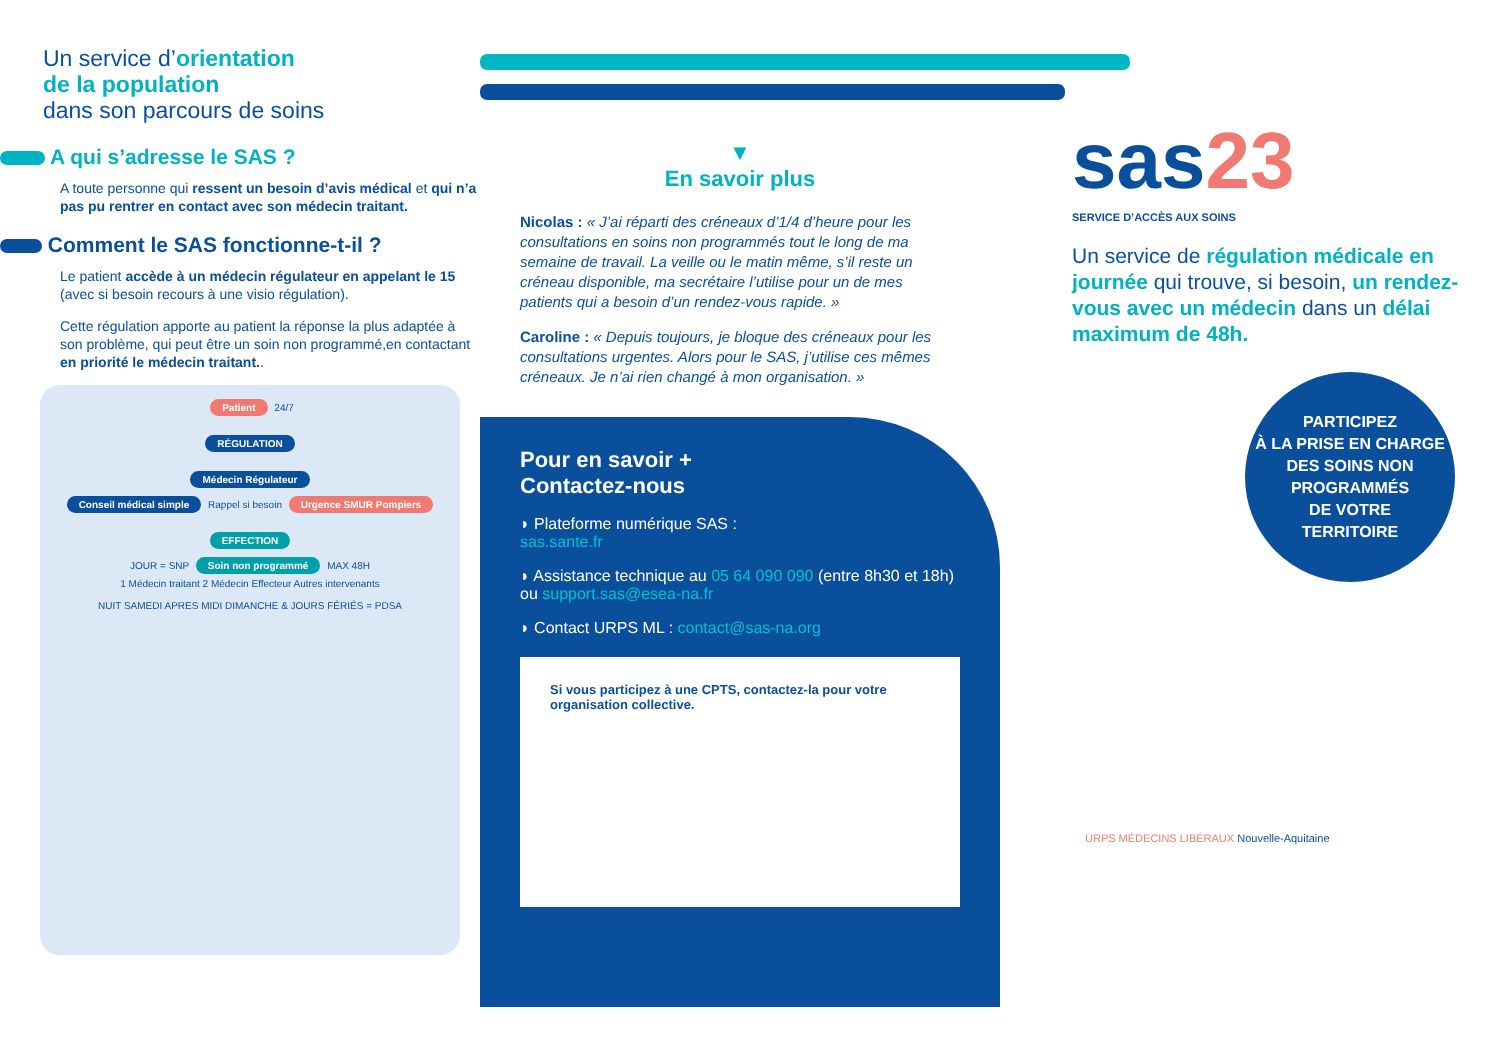Un service d’orientation
de la population
dans son parcours de soins
A qui s’adresse le SAS ?
A toute personne qui ressent un besoin d’avis médical et qui n’a pas pu rentrer en contact avec son médecin traitant.
Comment le SAS fonctionne-t-il ?
Le patient accède à un médecin régulateur en appelant le 15 (avec si besoin recours à une visio régulation).
Cette régulation apporte au patient la réponse la plus adaptée à son problème, qui peut être un soin non programmé,en contactant en priorité le médecin traitant..
Patient 24/7
RÉGULATION
Médecin Régulateur
Conseil médical simple Rappel si besoin Urgence SMUR Pompiers
EFFECTION
JOUR = SNP Soin non programmé MAX 48H
1 Médecin traitant 2 Médecin Effecteur Autres intervenants
NUIT SAMEDI APRES MIDI DIMANCHE & JOURS FÉRIÉS = PDSA
▼
En savoir plus
Nicolas : « J’ai réparti des créneaux d’1/4 d’heure pour les consultations en soins non programmés tout le long de ma semaine de travail. La veille ou le matin même, s’il reste un créneau disponible, ma secrétaire l’utilise pour un de mes patients qui a besoin d’un rendez-vous rapide. »
Caroline : « Depuis toujours, je bloque des créneaux pour les consultations urgentes. Alors pour le SAS, j’utilise ces mêmes créneaux. Je n’ai rien changé à mon organisation. »
Pour en savoir +
Contactez-nous
◗ Plateforme numérique SAS :
sas.sante.fr
◗ Assistance technique au 05 64 090 090 (entre 8h30 et 18h) ou support.sas@esea-na.fr
◗ Contact URPS ML : contact@sas-na.org
Si vous participez à une CPTS, contactez-la pour votre organisation collective.
sas 23
SERVICE D’ACCÈS AUX SOINS
Un service de régulation médicale en journée qui trouve, si besoin, un rendez-vous avec un médecin dans un délai maximum de 48h.
PARTICIPEZ
À LA PRISE EN CHARGE
DES SOINS NON
PROGRAMMÉS
DE VOTRE
TERRITOIRE
URPS MÉDECINS LIBÉRAUX Nouvelle-Aquitaine